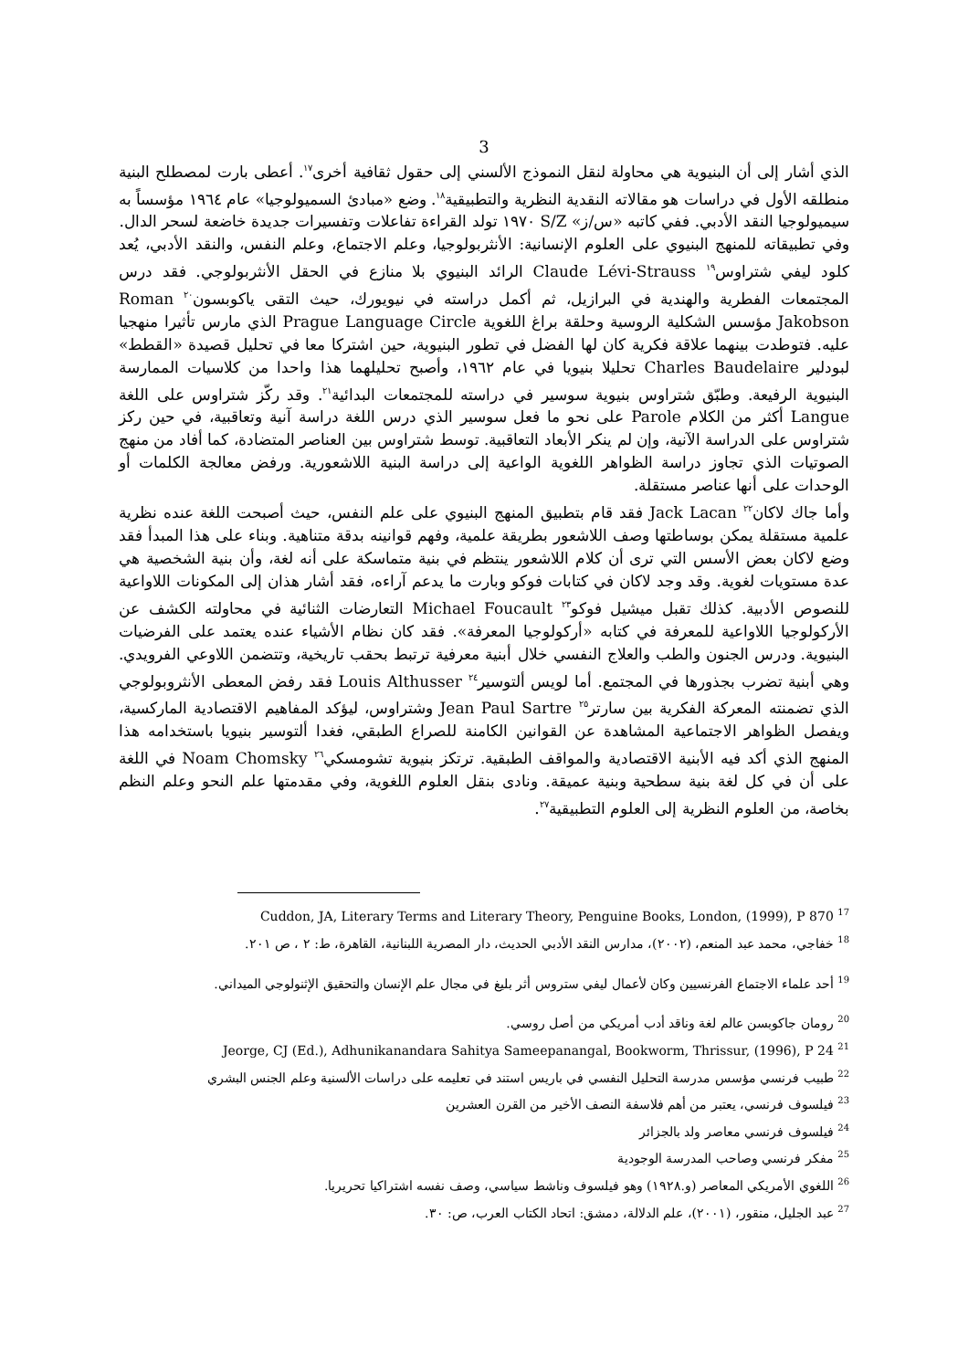3
الذي أشار إلى أن البنيوية هي محاولة لنقل النموذج الألسني إلى حقول ثقافية أخرى<sup>١٧</sup>. أعطى بارت لمصطلح البنية منطلقه الأول في دراسات هو مقالاته النقدية النظرية والتطبيقية<sup>١٨</sup>. وضع «مبادئ السميولوجيا» عام ١٩٦٤ مؤسساً به سيميولوجيا النقد الأدبي. ففي كاتبه «س/ز» S/Z ١٩٧٠ تولد القراءة تفاعلات وتفسيرات جديدة خاضعة لسحر الدال.
وفي تطبيقاته للمنهج البنيوي على العلوم الإنسانية: الأنثربولوجيا، وعلم الاجتماع، وعلم النفس، والنقد الأدبي، يُعد كلود ليفي شتراوس<sup>١٩</sup> Claude Lévi-Strauss الرائد البنيوي بلا منازع في الحقل الأنثربولوجي. فقد درس المجتمعات الفطرية والهندية في البرازيل، ثم أكمل دراسته في نيويورك، حيث التقى ياكوبسون<sup>٢٠</sup> Roman Jakobson مؤسس الشكلية الروسية وحلقة براغ اللغوية Prague Language Circle الذي مارس تأثيرا منهجيا عليه. فتوطدت بينهما علاقة فكرية كان لها الفضل في تطور البنيوية، حين اشتركا معا في تحليل قصيدة «القطط» لبودلير Charles Baudelaire تحليلا بنيويا في عام ١٩٦٢، وأصبح تحليلهما هذا واحدا من كلاسيات الممارسة البنيوية الرفيعة. وطبّق شتراوس بنيوية سوسير في دراسته للمجتمعات البدائية<sup>٢١</sup>. وقد ركّز شتراوس على اللغة Langue أكثر من الكلام Parole على نحو ما فعل سوسير الذي درس اللغة دراسة آنية وتعاقبية، في حين ركز شتراوس على الدراسة الآنية، وإن لم ينكر الأبعاد التعاقبية. توسط شتراوس بين العناصر المتضادة، كما أفاد من منهج الصوتيات الذي تجاوز دراسة الظواهر اللغوية الواعية إلى دراسة البنية اللاشعورية. ورفض معالجة الكلمات أو الوحدات على أنها عناصر مستقلة.
وأما جاك لاكان<sup>٢٢</sup> Jack Lacan فقد قام بتطبيق المنهج البنيوي على علم النفس، حيث أصبحت اللغة عنده نظرية علمية مستقلة يمكن بوساطتها وصف اللاشعور بطريقة علمية، وفهم قوانينه بدقة متناهية. وبناء على هذا المبدأ فقد وضع لاكان بعض الأسس التي ترى أن كلام اللاشعور ينتظم في بنية متماسكة على أنه لغة، وأن بنية الشخصية هي عدة مستويات لغوية. وقد وجد لاكان في كتابات فوكو وبارت ما يدعم آراءه، فقد أشار هذان إلى المكونات اللاواعية للنصوص الأدبية. كذلك تقبل ميشيل فوكو<sup>٢٣</sup> Michael Foucault التعارضات الثنائية في محاولته الكشف عن الأركولوجيا اللاواعية للمعرفة في كتابه «أركولوجيا المعرفة». فقد كان نظام الأشياء عنده يعتمد على الفرضيات البنيوية. ودرس الجنون والطب والعلاج النفسي خلال أبنية معرفية ترتبط بحقب تاريخية، وتتضمن اللاوعي الفرويدي. وهي أبنية تضرب بجذورها في المجتمع. أما لويس ألتوسير<sup>٢٤</sup> Louis Althusser فقد رفض المعطى الأنثروبولوجي الذي تضمنته المعركة الفكرية بين سارتر<sup>٢٥</sup> Jean Paul Sartre وشتراوس، ليؤكد المفاهيم الاقتصادية الماركسية، ويفصل الظواهر الاجتماعية المشاهدة عن القوانين الكامنة للصراع الطبقي، فغدا ألتوسير بنيويا باستخدامه هذا المنهج الذي أكد فيه الأبنية الاقتصادية والمواقف الطبقية. ترتكز بنيوية تشومسكي<sup>٢٦</sup> Noam Chomsky في اللغة على أن في كل لغة بنية سطحية وبنية عميقة. ونادى بنقل العلوم اللغوية، وفي مقدمتها علم النحو وعلم النظم بخاصة، من العلوم النظرية إلى العلوم التطبيقية<sup>٢٧</sup>.
Cuddon, JA, Literary Terms and Literary Theory, Penguine Books, London, (1999), P 870 <sup>17</sup>
<sup>18</sup> خفاجي، محمد عبد المنعم، (٢٠٠٢)، مدارس النقد الأدبي الحديث، دار المصرية اللبنانية، القاهرة، ط: ٢ ، ص ٢٠١.
<sup>19</sup> أحد علماء الاجتماع الفرنسيين وكان لأعمال ليفي ستروس أثر بليغ في مجال علم الإنسان والتحقيق الإثنولوجي الميداني.
<sup>20</sup> رومان جاكوبسن عالم لغة وناقد أدب أمريكي من أصل روسي.
Jeorge, CJ (Ed.), Adhunikanandara Sahitya Sameepanangal, Bookworm, Thrissur, (1996), P 24 <sup>21</sup>
<sup>22</sup> طبيب فرنسي مؤسس مدرسة التحليل النفسي في باريس استند في تعليمه على دراسات الألسنية وعلم الجنس البشري
<sup>23</sup> فيلسوف فرنسي، يعتبر من أهم فلاسفة النصف الأخير من القرن العشرين
<sup>24</sup> فيلسوف فرنسي معاصر ولد بالجزائر
<sup>25</sup> مفكر فرنسي وصاحب المدرسة الوجودية
<sup>26</sup> اللغوي الأمريكي المعاصر (و.١٩٢٨) وهو فيلسوف وناشط سياسي، وصف نفسه اشتراكيا تحريريا.
<sup>27</sup> عبد الجليل، منقور، (٢٠٠١)، علم الدلالة، دمشق: اتحاد الكتاب العرب، ص: ٣٠.